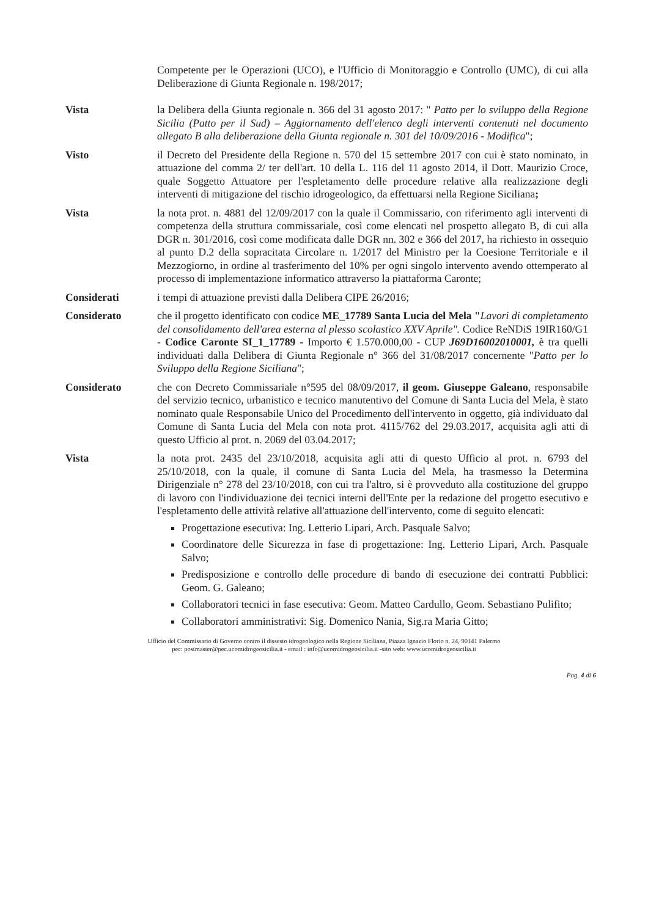Competente per le Operazioni (UCO), e l'Ufficio di Monitoraggio e Controllo (UMC), di cui alla Deliberazione di Giunta Regionale n. 198/2017;
Vista la Delibera della Giunta regionale n. 366 del 31 agosto 2017: " Patto per lo sviluppo della Regione Sicilia (Patto per il Sud) – Aggiornamento dell'elenco degli interventi contenuti nel documento allegato B alla deliberazione della Giunta regionale n. 301 del 10/09/2016 - Modifica";
Visto il Decreto del Presidente della Regione n. 570 del 15 settembre 2017 con cui è stato nominato, in attuazione del comma 2/ ter dell'art. 10 della L. 116 del 11 agosto 2014, il Dott. Maurizio Croce, quale Soggetto Attuatore per l'espletamento delle procedure relative alla realizzazione degli interventi di mitigazione del rischio idrogeologico, da effettuarsi nella Regione Siciliana;
Vista la nota prot. n. 4881 del 12/09/2017 con la quale il Commissario, con riferimento agli interventi di competenza della struttura commissariale, così come elencati nel prospetto allegato B, di cui alla DGR n. 301/2016, così come modificata dalle DGR nn. 302 e 366 del 2017, ha richiesto in ossequio al punto D.2 della sopracitata Circolare n. 1/2017 del Ministro per la Coesione Territoriale e il Mezzogiorno, in ordine al trasferimento del 10% per ogni singolo intervento avendo ottemperato al processo di implementazione informatico attraverso la piattaforma Caronte;
Considerati i tempi di attuazione previsti dalla Delibera CIPE 26/2016;
Considerato che il progetto identificato con codice ME_17789 Santa Lucia del Mela "Lavori di completamento del consolidamento dell'area esterna al plesso scolastico XXV Aprile". Codice ReNDiS 19IR160/G1 - Codice Caronte SI_1_17789 - Importo € 1.570.000,00 - CUP J69D16002010001, è tra quelli individuati dalla Delibera di Giunta Regionale n° 366 del 31/08/2017 concernente "Patto per lo Sviluppo della Regione Siciliana";
Considerato che con Decreto Commissariale n°595 del 08/09/2017, il geom. Giuseppe Galeano, responsabile del servizio tecnico, urbanistico e tecnico manutentivo del Comune di Santa Lucia del Mela, è stato nominato quale Responsabile Unico del Procedimento dell'intervento in oggetto, già individuato dal Comune di Santa Lucia del Mela con nota prot. 4115/762 del 29.03.2017, acquisita agli atti di questo Ufficio al prot. n. 2069 del 03.04.2017;
Vista la nota prot. 2435 del 23/10/2018, acquisita agli atti di questo Ufficio al prot. n. 6793 del 25/10/2018, con la quale, il comune di Santa Lucia del Mela, ha trasmesso la Determina Dirigenziale n° 278 del 23/10/2018, con cui tra l'altro, si è provveduto alla costituzione del gruppo di lavoro con l'individuazione dei tecnici interni dell'Ente per la redazione del progetto esecutivo e l'espletamento delle attività relative all'attuazione dell'intervento, come di seguito elencati:
Progettazione esecutiva: Ing. Letterio Lipari, Arch. Pasquale Salvo;
Coordinatore delle Sicurezza in fase di progettazione: Ing. Letterio Lipari, Arch. Pasquale Salvo;
Predisposizione e controllo delle procedure di bando di esecuzione dei contratti Pubblici: Geom. G. Galeano;
Collaboratori tecnici in fase esecutiva: Geom. Matteo Cardullo, Geom. Sebastiano Pulifito;
Collaboratori amministrativi: Sig. Domenico Nania, Sig.ra Maria Gitto;
Ufficio del Commissario di Governo contro il dissesto idrogeologico nella Regione Siciliana, Piazza Ignazio Florio n. 24, 90141 Palermo
pec: postmaster@pec.ucomidrogeosicilia.it - email : info@ucomidrogeosicilia.it -sito web: www.ucomidrogeosicilia.it
Pag. 4 di 6